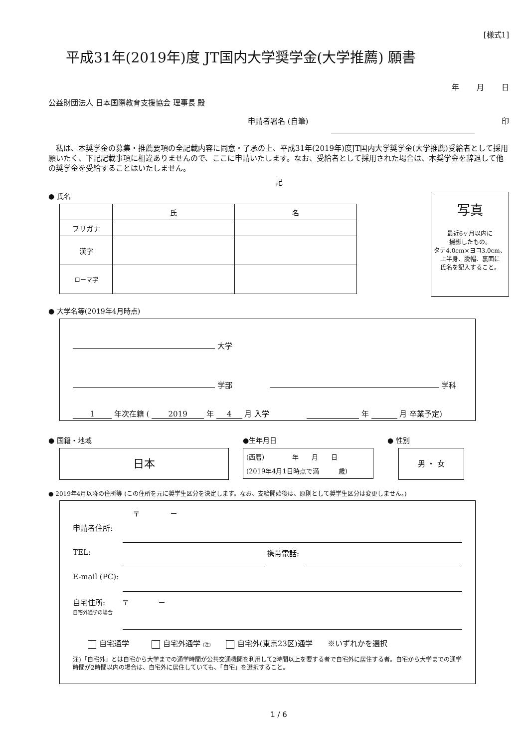[様式1]
平成31年(2019年)度 JT国内大学奨学金(大学推薦) 願書
年 月 日
公益財団法人 日本国際教育支援協会 理事長 殿
申請者署名 (自筆) 印
　私は、本奨学金の募集・推薦要項の全記載内容に同意・了承の上、平成31年(2019年)度JT国内大学奨学金(大学推薦)受給者として採用願いたく、下記記載事項に相違ありませんので、ここに申請いたします。なお、受給者として採用された場合は、本奨学金を辞退して他の奨学金を受給することはいたしません。
記
● 氏名
| | 氏 | 名 |
| フリガナ | | |
| 漢字 | | |
| ローマ字 | | |
写真
最近6ヶ月以内に
撮影したもの。
タテ4.0cm×ヨコ3.0cm、
上半身、脱帽、裏面に
氏名を記入すること。
● 大学名等(2019年4月時点)
大学
学部 学科
1 年次在籍 ( 2019 年 4 月 入学 年 月 卒業予定)
● 国籍・地域
日本
●生年月日
(西暦) 　　　　年　　月　　日
(2019年4月1日時点で満　　　歳)
● 性別
男 ・ 女
● 2019年4月以降の住所等 (この住所を元に奨学生区分を決定します。なお、支給開始後は、原則として奨学生区分は変更しません。)
　　　　　　　　〒　　　　－
申請者住所:
TEL: 携帯電話:
E-mail (PC):
自宅住所:
自宅外通学の場合 〒　　　　－
自宅通学　　　 自宅外通学 (注)　　 自宅外(東京23区)通学　　※いずれかを選択
注)「自宅外」とは自宅から大学までの通学時間が公共交通機関を利用して2時間以上を要する者で自宅外に居住する者。自宅から大学までの通学時間が2時間以内の場合は、自宅外に居住していても、「自宅」を選択すること。
1 / 6